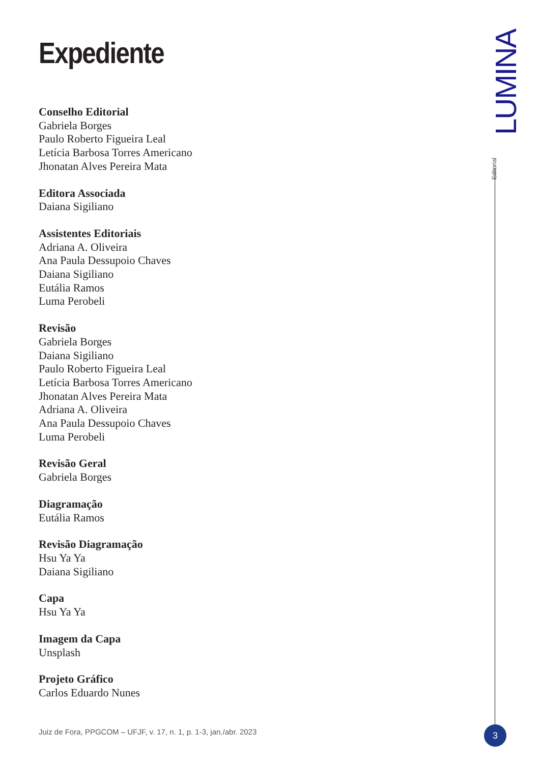Expediente
Conselho Editorial
Gabriela Borges
Paulo Roberto Figueira Leal
Letícia Barbosa Torres Americano
Jhonatan Alves Pereira Mata
Editora Associada
Daiana Sigiliano
Assistentes Editoriais
Adriana A. Oliveira
Ana Paula Dessupoio Chaves
Daiana Sigiliano
Eutália Ramos
Luma Perobeli
Revisão
Gabriela Borges
Daiana Sigiliano
Paulo Roberto Figueira Leal
Letícia Barbosa Torres Americano
Jhonatan Alves Pereira Mata
Adriana A. Oliveira
Ana Paula Dessupoio Chaves
Luma Perobeli
Revisão Geral
Gabriela Borges
Diagramação
Eutália Ramos
Revisão Diagramação
Hsu Ya Ya
Daiana Sigiliano
Capa
Hsu Ya Ya
Imagem da Capa
Unsplash
Projeto Gráfico
Carlos Eduardo Nunes
LUMINA
Editorial
Juiz de Fora, PPGCOM – UFJF, v. 17, n. 1, p. 1-3, jan./abr. 2023
3